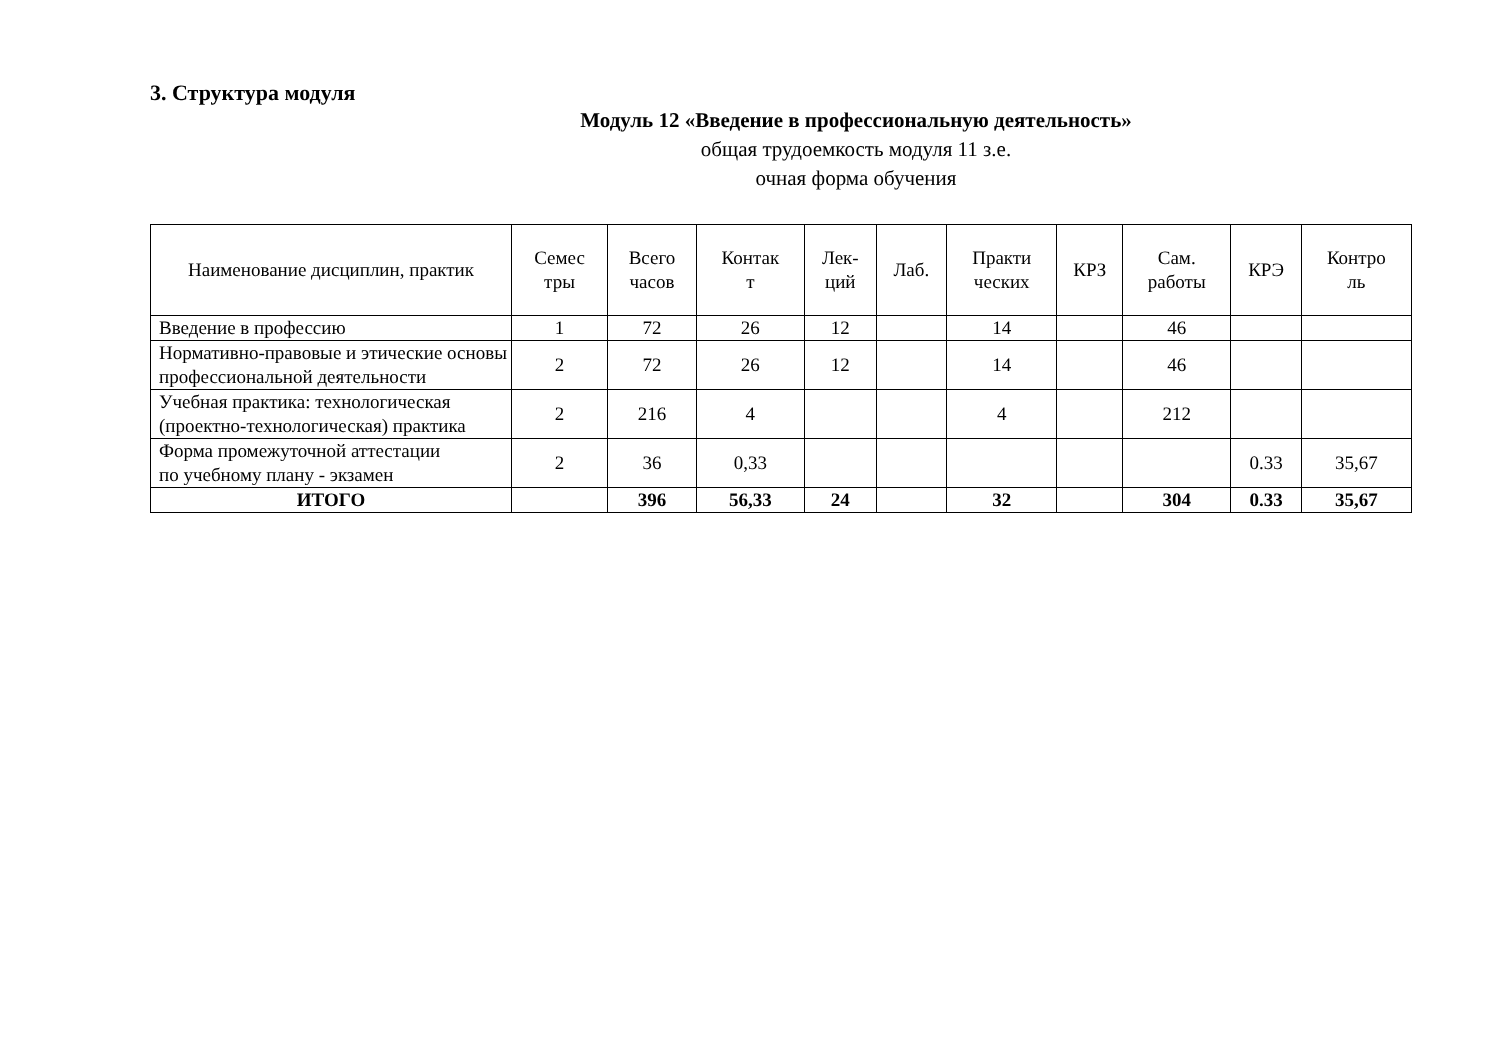3. Структура модуля
Модуль 12 «Введение в профессиональную деятельность»
общая трудоемкость модуля 11 з.е.
очная форма обучения
| Наименование дисциплин, практик | Семес тры | Всего часов | Контак т | Лек- ций | Лаб. | Практи ческих | КРЗ | Сам. работы | КРЭ | Контро ль |
| --- | --- | --- | --- | --- | --- | --- | --- | --- | --- | --- |
| Введение в профессию | 1 | 72 | 26 | 12 | | 14 | | 46 | | |
| Нормативно-правовые и этические основы профессиональной деятельности | 2 | 72 | 26 | 12 | | 14 | | 46 | | |
| Учебная практика: технологическая (проектно-технологическая) практика | 2 | 216 | 4 | | | 4 | | 212 | | |
| Форма промежуточной аттестации по учебному плану - экзамен | 2 | 36 | 0,33 | | | | | | 0.33 | 35,67 |
| ИТОГО | | 396 | 56,33 | 24 | | 32 | | 304 | 0.33 | 35,67 |